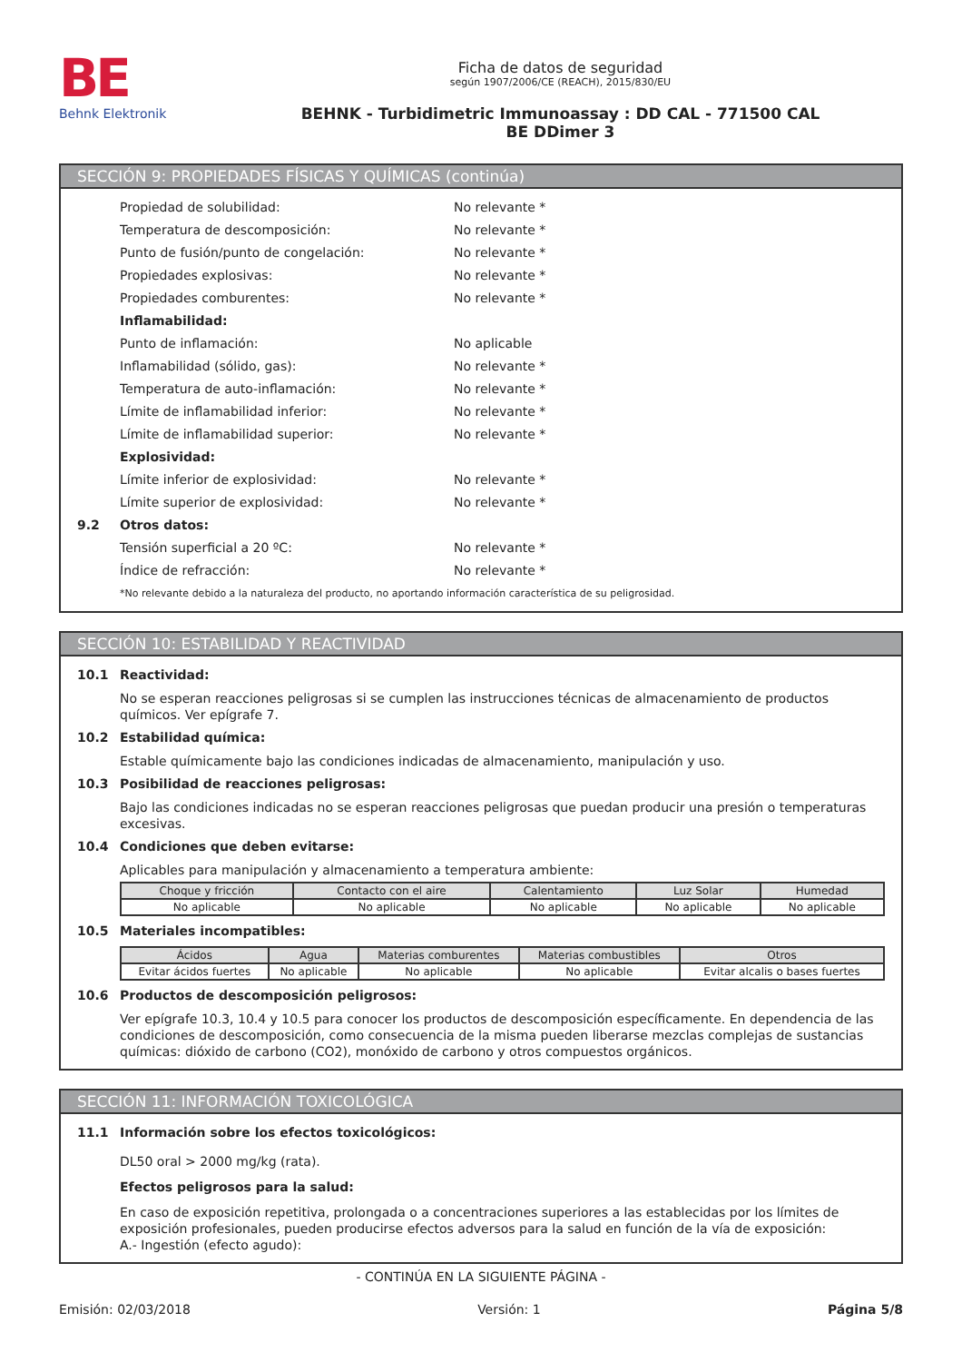BE
Behnk Elektronik
Ficha de datos de seguridad
según 1907/2006/CE (REACH), 2015/830/EU
BEHNK - Turbidimetric Immunoassay : DD CAL - 771500 CAL
BE DDimer 3
SECCIÓN 9: PROPIEDADES FÍSICAS Y QUÍMICAS (continúa)
Propiedad de solubilidad: No relevante *
Temperatura de descomposición: No relevante *
Punto de fusión/punto de congelación: No relevante *
Propiedades explosivas: No relevante *
Propiedades comburentes: No relevante *
Inflamabilidad:
Punto de inflamación: No aplicable
Inflamabilidad (sólido, gas): No relevante *
Temperatura de auto-inflamación: No relevante *
Límite de inflamabilidad inferior: No relevante *
Límite de inflamabilidad superior: No relevante *
Explosividad:
Límite inferior de explosividad: No relevante *
Límite superior de explosividad: No relevante *
9.2 Otros datos:
Tensión superficial a 20 ºC: No relevante *
Índice de refracción: No relevante *
*No relevante debido a la naturaleza del producto, no aportando información característica de su peligrosidad.
SECCIÓN 10: ESTABILIDAD Y REACTIVIDAD
10.1 Reactividad:
No se esperan reacciones peligrosas si se cumplen las instrucciones técnicas de almacenamiento de productos químicos. Ver epígrafe 7.
10.2 Estabilidad química:
Estable químicamente bajo las condiciones indicadas de almacenamiento, manipulación y uso.
10.3 Posibilidad de reacciones peligrosas:
Bajo las condiciones indicadas no se esperan reacciones peligrosas que puedan producir una presión o temperaturas excesivas.
10.4 Condiciones que deben evitarse:
Aplicables para manipulación y almacenamiento a temperatura ambiente:
| Choque y fricción | Contacto con el aire | Calentamiento | Luz Solar | Humedad |
| --- | --- | --- | --- | --- |
| No aplicable | No aplicable | No aplicable | No aplicable | No aplicable |
10.5 Materiales incompatibles:
| Ácidos | Agua | Materias comburentes | Materias combustibles | Otros |
| --- | --- | --- | --- | --- |
| Evitar ácidos fuertes | No aplicable | No aplicable | No aplicable | Evitar alcalis o bases fuertes |
10.6 Productos de descomposición peligrosos:
Ver epígrafe 10.3, 10.4 y 10.5 para conocer los productos de descomposición específicamente. En dependencia de las condiciones de descomposición, como consecuencia de la misma pueden liberarse mezclas complejas de sustancias químicas: dióxido de carbono (CO2), monóxido de carbono y otros compuestos orgánicos.
SECCIÓN 11: INFORMACIÓN TOXICOLÓGICA
11.1 Información sobre los efectos toxicológicos:
DL50 oral > 2000 mg/kg (rata).
Efectos peligrosos para la salud:
En caso de exposición repetitiva, prolongada o a concentraciones superiores a las establecidas por los límites de exposición profesionales, pueden producirse efectos adversos para la salud en función de la vía de exposición:
A.- Ingestión (efecto agudo):
- CONTINÚA EN LA SIGUIENTE PÁGINA -
Emisión: 02/03/2018 Versión: 1 Página 5/8